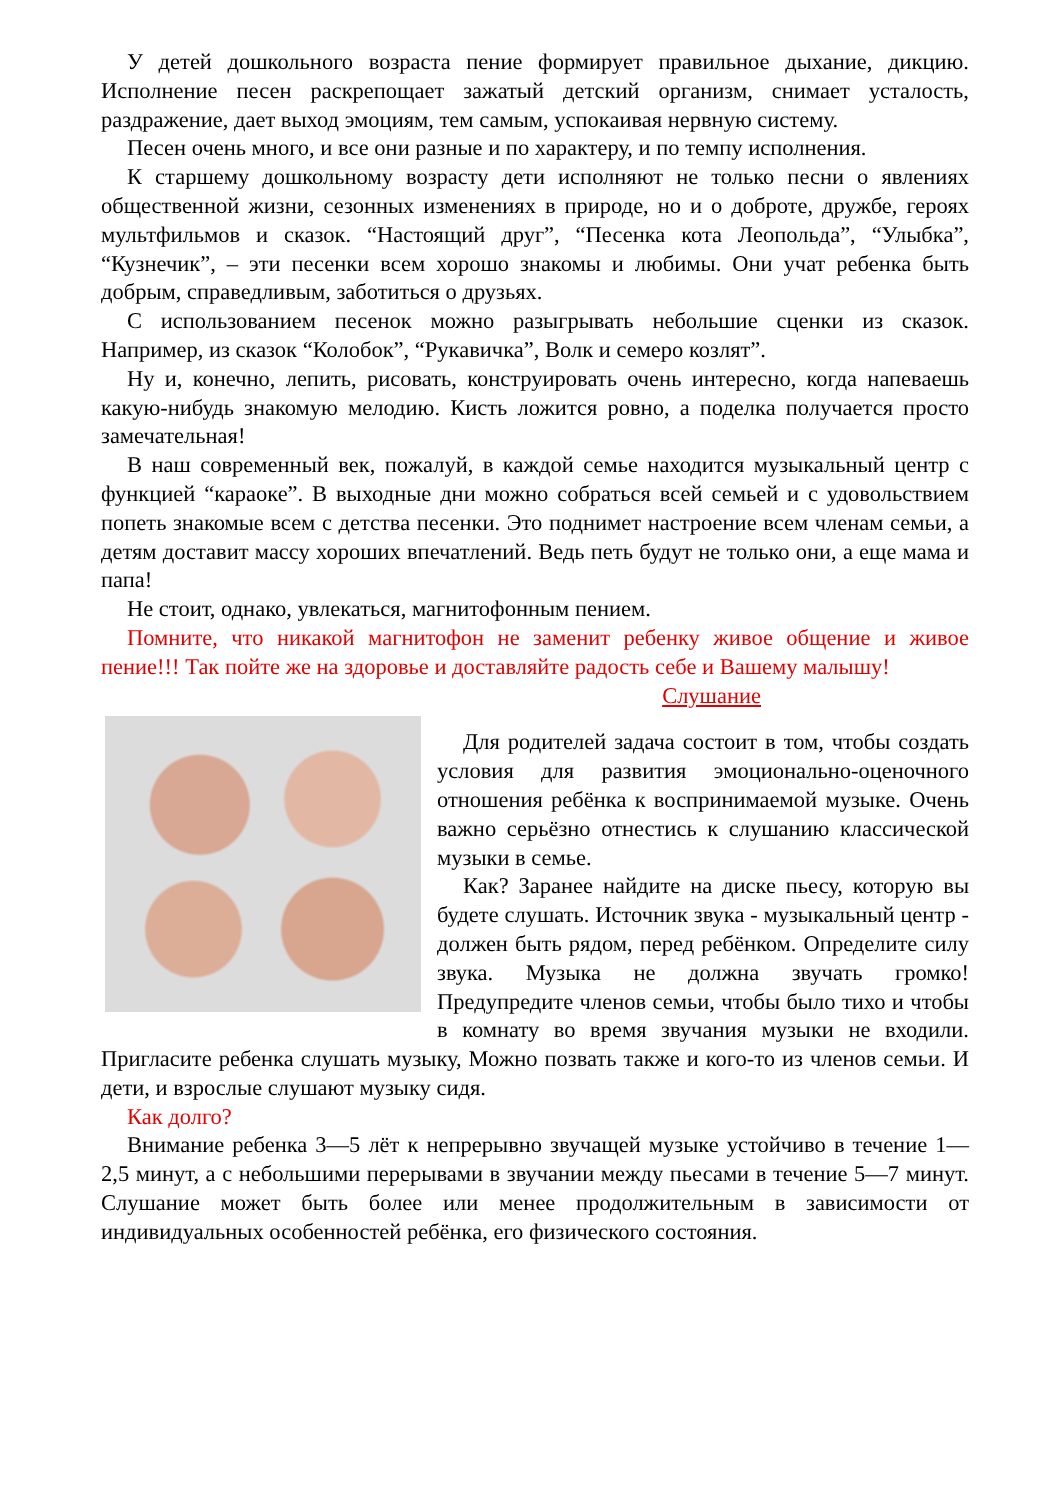У детей дошкольного возраста пение формирует правильное дыхание, дикцию. Исполнение песен раскрепощает зажатый детский организм, снимает усталость, раздражение, дает выход эмоциям, тем самым, успокаивая нервную систему.
Песен очень много, и все они разные и по характеру, и по темпу исполнения.
К старшему дошкольному возрасту дети исполняют не только песни о явлениях общественной жизни, сезонных изменениях в природе, но и о доброте, дружбе, героях мультфильмов и сказок. “Настоящий друг”, “Песенка кота Леопольда”, “Улыбка”, “Кузнечик”, – эти песенки всем хорошо знакомы и любимы. Они учат ребенка быть добрым, справедливым, заботиться о друзьях.
С использованием песенок можно разыгрывать небольшие сценки из сказок. Например, из сказок “Колобок”, “Рукавичка”, Волк и семеро козлят”.
Ну и, конечно, лепить, рисовать, конструировать очень интересно, когда напеваешь какую-нибудь знакомую мелодию. Кисть ложится ровно, а поделка получается просто замечательная!
В наш современный век, пожалуй, в каждой семье находится музыкальный центр с функцией “караоке”. В выходные дни можно собраться всей семьей и с удовольствием попеть знакомые всем с детства песенки. Это поднимет настроение всем членам семьи, а детям доставит массу хороших впечатлений. Ведь петь будут не только они, а еще мама и папа!
Не стоит, однако, увлекаться, магнитофонным пением.
Помните, что никакой магнитофон не заменит ребенку живое общение и живое пение!!! Так пойте же на здоровье и доставляйте радость себе и Вашему малышу!
Слушание
Для родителей задача состоит в том, чтобы создать условия для развития эмоционально-оценочного отношения ребёнка к воспринимаемой музыке. Очень важно серьёзно отнестись к слушанию классической музыки в семье.
Как? Заранее найдите на диске пьесу, которую вы будете слушать. Источник звука - музыкальный центр - должен быть рядом, перед ребёнком. Определите силу звука. Музыка не должна звучать громко! Предупредите членов семьи, чтобы было тихо и чтобы в комнату во время звучания музыки не входили. Пригласите ребенка слушать музыку, Можно позвать также и кого-то из членов семьи. И дети, и взрослые слушают музыку сидя.
Как долго?
Внимание ребенка 3—5 лёт к непрерывно звучащей музыке устойчиво в течение 1—2,5 минут, а с небольшими перерывами в звучании между пьесами в течение 5—7 минут. Слушание может быть более или менее продолжительным в зависимости от индивидуальных особенностей ребёнка, его физического состояния.